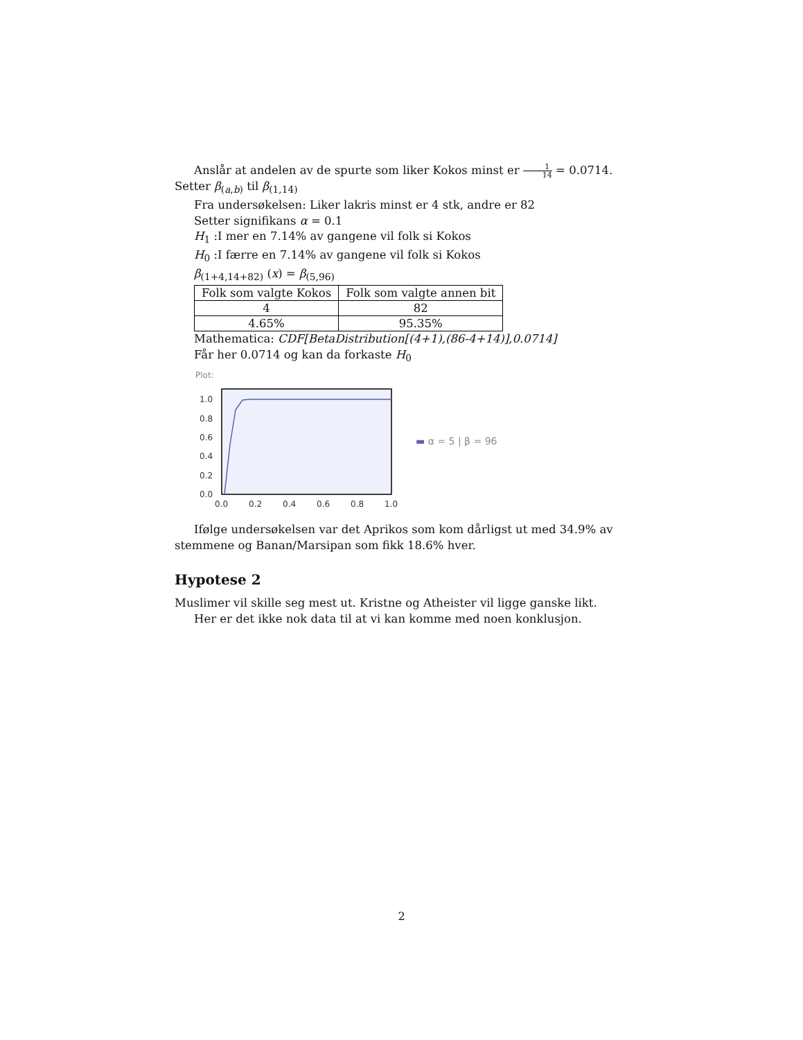Anslår at andelen av de spurte som liker Kokos minst er 1 14 = 0.0714. Setter β<sub>(a,b)</sub> til β<sub>(1,14)</sub>
Fra undersøkelsen: Liker lakris minst er 4 stk, andre er 82
Setter signifikans α = 0.1
H<sub>1</sub> :I mer en 7.14% av gangene vil folk si Kokos
H<sub>0</sub> :I færre en 7.14% av gangene vil folk si Kokos
β<sub>(1+4,14+82)</sub> (x) = β<sub>(5,96)</sub>
| Folk som valgte Kokos | Folk som valgte annen bit |
| 4 | 82 |
| 4.65% | 95.35% |
Mathematica: CDF[BetaDistribution[(4+1),(86-4+14)],0.0714]
Får her 0.0714 og kan da forkaste H<sub>0</sub>
Plot:
1.0
0.8
0.6
0.4
0.2
0.0
0.0
0.2
0.4
0.6
0.8
1.0
▬ α = 5 | β = 96
Ifølge undersøkelsen var det Aprikos som kom dårligst ut med 34.9% av stemmene og Banan/Marsipan som fikk 18.6% hver.
Hypotese 2
Muslimer vil skille seg mest ut. Kristne og Atheister vil ligge ganske likt.
Her er det ikke nok data til at vi kan komme med noen konklusjon.
2